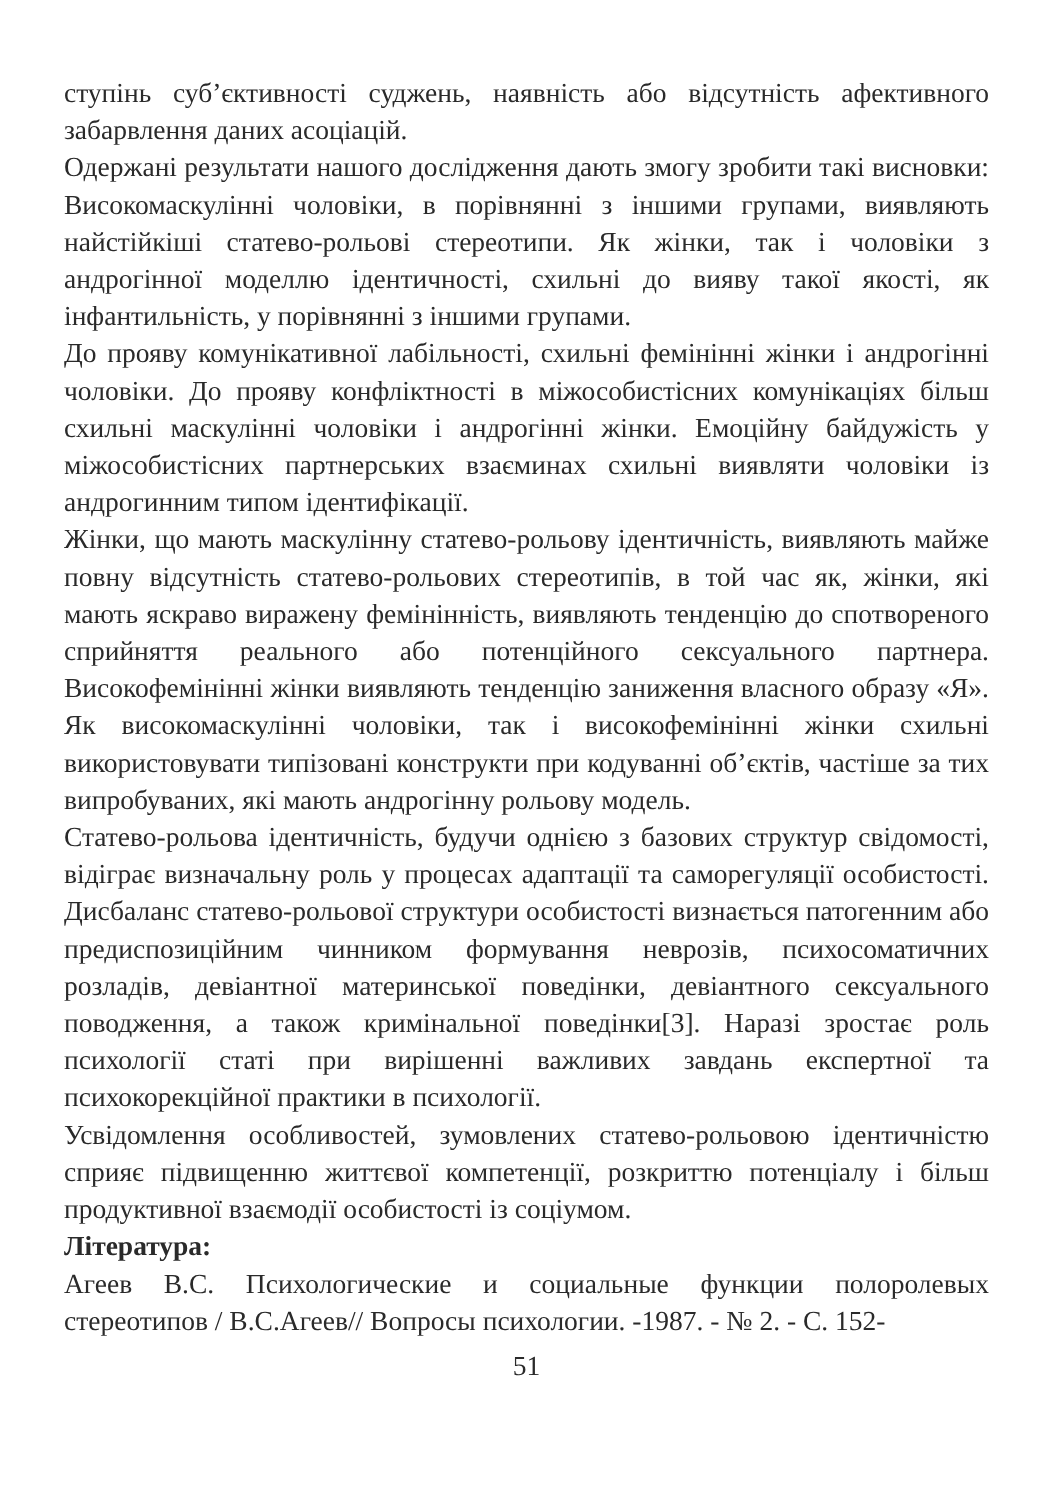ступінь суб’єктивності суджень, наявність або відсутність афективного забарвлення даних асоціацій.
Одержані результати нашого дослідження дають змогу зробити такі висновки: Високомаскулінні чоловіки, в порівнянні з іншими групами, виявляють найстійкіші статево-рольові стереотипи. Як жінки, так і чоловіки з андрогінної моделлю ідентичності, схильні до вияву такої якості, як інфантильність, у порівнянні з іншими групами.
До прояву комунікативної лабільності, схильні фемінінні жінки і андрогінні чоловіки. До прояву конфліктності в міжособистісних комунікаціях більш схильні маскулінні чоловіки і андрогінні жінки. Емоційну байдужість у міжособистісних партнерських взаєминах схильні виявляти чоловіки із андрогинним типом ідентифікації.
Жінки, що мають маскулінну статево-рольову ідентичність, виявляють майже повну відсутність статево-рольових стереотипів, в той час як, жінки, які мають яскраво виражену фемінінність, виявляють тенденцію до спотвореного сприйняття реального або потенційного сексуального партнера. Високофемінінні жінки виявляють тенденцію заниження власного образу «Я». Як високомаскулінні чоловіки, так і високофемінінні жінки схильні використовувати типізовані конструкти при кодуванні об’єктів, частіше за тих випробуваних, які мають андрогінну рольову модель.
Статево-рольова ідентичність, будучи однією з базових структур свідомості, відіграє визначальну роль у процесах адаптації та саморегуляції особистості. Дисбаланс статево-рольової структури особистості визнається патогенним або предиспозиційним чинником формування неврозів, психосоматичних розладів, девіантної материнської поведінки, девіантного сексуального поводження, а також кримінальної поведінки[3]. Наразі зростає роль психології статі при вирішенні важливих завдань експертної та психокорекційної практики в психології.
Усвідомлення особливостей, зумовлених статево-рольовою ідентичністю сприяє підвищенню життєвої компетенції, розкриттю потенціалу і більш продуктивної взаємодії особистості із соціумом.
Література:
Агеев В.С. Психологические и социальные функции полоролевых стереотипов / В.С.Агеев// Вопросы психологии. -1987. - № 2. - С. 152-
51